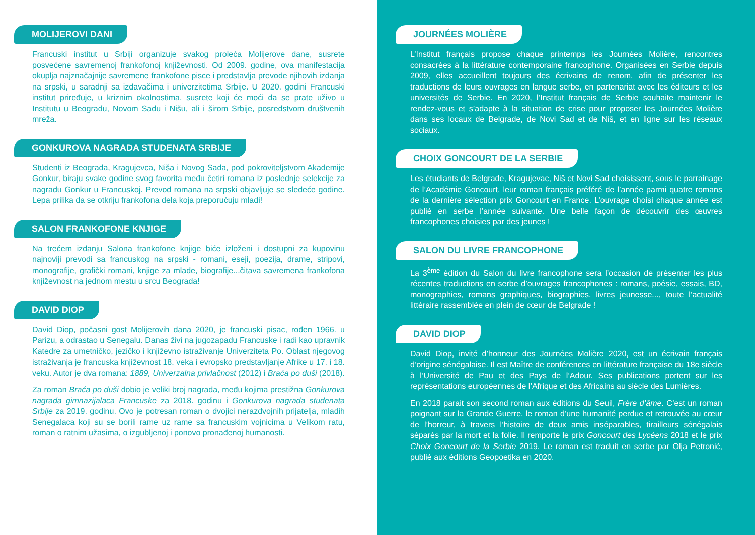MOLIJEROVI DANI
Francuski institut u Srbiji organizuje svakog proleća Molijerove dane, susrete posvećene savremenoj frankofonoj književnosti. Od 2009. godine, ova manifestacija okuplja najznačajnije savremene frankofone pisce i predstavlja prevode njihovih izdanja na srpski, u saradnji sa izdavačima i univerzitetima Srbije. U 2020. godini Francuski institut priređuje, u kriznim okolnostima, susrete koji će moći da se prate uživo u Institutu u Beogradu, Novom Sadu i Nišu, ali i širom Srbije, posredstvom društvenih mreža.
GONKUROVA NAGRADA STUDENATA SRBIJE
Studenti iz Beograda, Kragujevca, Niša i Novog Sada, pod pokroviteljstvom Akademije Gonkur, biraju svake godine svog favorita među četiri romana iz poslednje selekcije za nagradu Gonkur u Francuskoj. Prevod romana na srpski objavljuje se sledeće godine. Lepa prilika da se otkriju frankofona dela koja preporučuju mladi!
SALON FRANKOFONE KNJIGE
Na trećem izdanju Salona frankofone knjige biće izloženi i dostupni za kupovinu najnoviji prevodi sa francuskog na srpski - romani, eseji, poezija, drame, stripovi, monografije, grafički romani, knjige za mlade, biografije...čitava savremena frankofona književnost na jednom mestu u srcu Beograda!
DAVID DIOP
David Diop, počasni gost Molijerovih dana 2020, je francuski pisac, rođen 1966. u Parizu, a odrastao u Senegalu. Danas živi na jugozapadu Francuske i radi kao upravnik Katedre za umetničko, jezičko i književno istraživanje Univerziteta Po. Oblast njegovog istraživanja je francuska književnost 18. veka i evropsko predstavljanje Afrike u 17. i 18. veku. Autor je dva romana: 1889, Univerzalna privlačnost (2012) i Braća po duši (2018).
Za roman Braća po duši dobio je veliki broj nagrada, među kojima prestižna Gonkurova nagrada gimnazijalaca Francuske za 2018. godinu i Gonkurova nagrada studenata Srbije za 2019. godinu. Ovo je potresan roman o dvojici nerazdvojnih prijatelja, mladih Senegalaca koji su se borili rame uz rame sa francuskim vojnicima u Velikom ratu, roman o ratnim užasima, o izgubljenoj i ponovo pronađenoj humanosti.
JOURNÉES MOLIÈRE
L’Institut français propose chaque printemps les Journées Molière, rencontres consacrées à la littérature contemporaine francophone. Organisées en Serbie depuis 2009, elles accueillent toujours des écrivains de renom, afin de présenter les traductions de leurs ouvrages en langue serbe, en partenariat avec les éditeurs et les universités de Serbie. En 2020, l’Institut français de Serbie souhaite maintenir le rendez-vous et s’adapte à la situation de crise pour proposer les Journées Molière dans ses locaux de Belgrade, de Novi Sad et de Niš, et en ligne sur les réseaux sociaux.
CHOIX GONCOURT DE LA SERBIE
Les étudiants de Belgrade, Kragujevac, Niš et Novi Sad choisissent, sous le parrainage de l’Académie Goncourt, leur roman français préféré de l’année parmi quatre romans de la dernière sélection prix Goncourt en France. L’ouvrage choisi chaque année est publié en serbe l’année suivante. Une belle façon de découvrir des œuvres francophones choisies par des jeunes !
SALON DU LIVRE FRANCOPHONE
La 3<sup>ème</sup> édition du Salon du livre francophone sera l’occasion de présenter les plus récentes traductions en serbe d’ouvrages francophones : romans, poésie, essais, BD, monographies, romans graphiques, biographies, livres jeunesse..., toute l’actualité littéraire rassemblée en plein de cœur de Belgrade !
DAVID DIOP
David Diop, invité d’honneur des Journées Molière 2020, est un écrivain français d’origine sénégalaise. Il est Maître de conférences en littérature française du 18e siècle à l’Université de Pau et des Pays de l’Adour. Ses publications portent sur les représentations européennes de l’Afrique et des Africains au siècle des Lumières.
En 2018 parait son second roman aux éditions du Seuil, Frère d’âme. C’est un roman poignant sur la Grande Guerre, le roman d’une humanité perdue et retrouvée au cœur de l’horreur, à travers l’histoire de deux amis inséparables, tirailleurs sénégalais séparés par la mort et la folie. Il remporte le prix Goncourt des Lycéens 2018 et le prix Choix Goncourt de la Serbie 2019. Le roman est traduit en serbe par Olja Petronić, publié aux éditions Geopoetika en 2020.